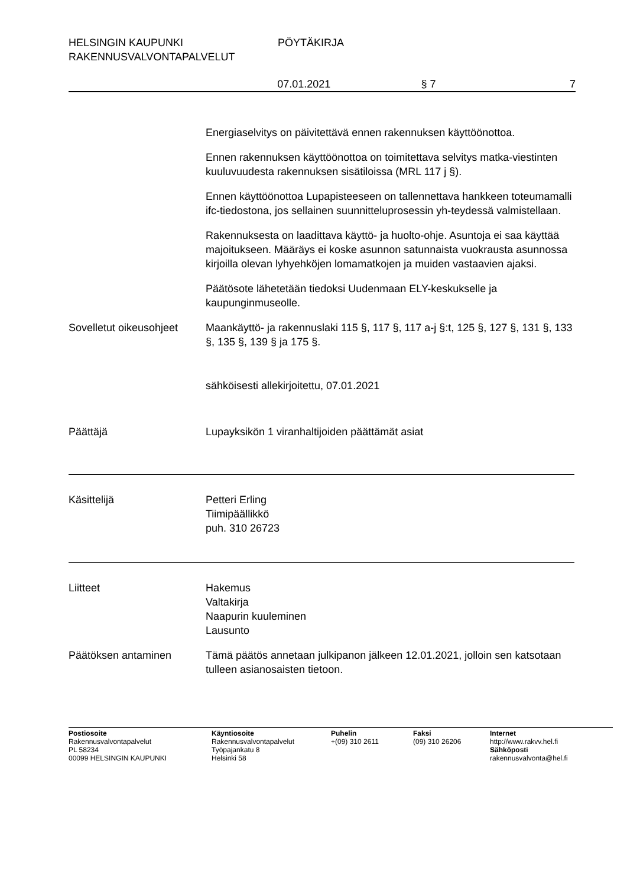HELSINGIN KAUPUNKI
RAKENNUSVALVONTAPALVELUT
PÖYTÄKIRJA
07.01.2021 § 7 7
Energiaselvitys on päivitettävä ennen rakennuksen käyttöönottoa.
Ennen rakennuksen käyttöönottoa on toimitettava selvitys matka-viestinten kuuluvuudesta rakennuksen sisätiloissa (MRL 117 j §).
Ennen käyttöönottoa Lupapisteeseen on tallennettava hankkeen toteumamalli ifc-tiedostona, jos sellainen suunnitteluprosessin yh-teydessä valmistellaan.
Rakennuksesta on laadittava käyttö- ja huolto-ohje. Asuntoja ei saa käyttää majoitukseen. Määräys ei koske asunnon satunnaista vuokrausta asunnossa kirjoilla olevan lyhyehköjen lomamatkojen ja muiden vastaavien ajaksi.
Päätösote lähetetään tiedoksi Uudenmaan ELY-keskukselle ja kaupunginmuseolle.
Sovelletut oikeusohjeet
Maankäyttö- ja rakennuslaki 115 §, 117 §, 117 a-j §:t, 125 §, 127 §, 131 §, 133 §, 135 §, 139 § ja 175 §.
sähköisesti allekirjoitettu, 07.01.2021
Päättäjä Lupayksikön 1 viranhaltijoiden päättämät asiat
Käsittelijä Petteri Erling
Tiimipäällikkö
puh. 310 26723
Liitteet Hakemus
Valtakirja
Naapurin kuuleminen
Lausunto
Päätöksen antaminen Tämä päätös annetaan julkipanon jälkeen 12.01.2021, jolloin sen katsotaan tulleen asianosaisten tietoon.
Postiosoite
Rakennusvalvontapalvelut
PL 58234
00099 HELSINGIN KAUPUNKI
Käyntiosoite
Rakennusvalvontapalvelut
Työpajankatu 8
Helsinki 58
Puhelin
+(09) 310 2611
Faksi
(09) 310 26206
Internet
http://www.rakvv.hel.fi
Sähköposti
rakennusvalvonta@hel.fi